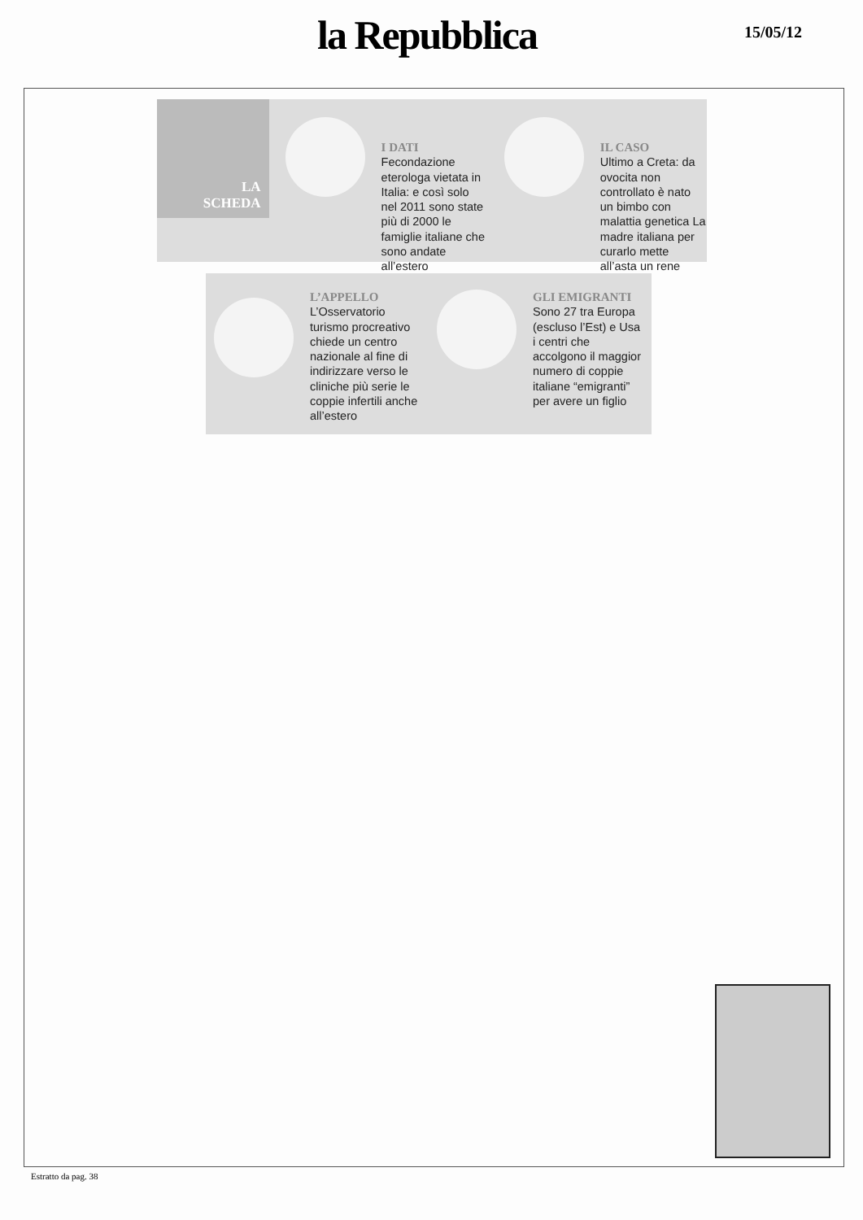la Repubblica 15/05/12
LA
SCHEDA
I DATI
Fecondazione eterologa vietata in Italia: e così solo nel 2011 sono state più di 2000 le famiglie italiane che sono andate all’estero
IL CASO
Ultimo a Creta: da ovocita non controllato è nato un bimbo con malattia genetica La madre italiana per curarlo mette all’asta un rene
L’APPELLO
L’Osservatorio turismo procreativo chiede un centro nazionale al fine di indirizzare verso le cliniche più serie le coppie infertili anche all’estero
GLI EMIGRANTI
Sono 27 tra Europa (escluso l’Est) e Usa i centri che accolgono il maggior numero di coppie italiane “emigranti” per avere un figlio
Estratto da pag. 38